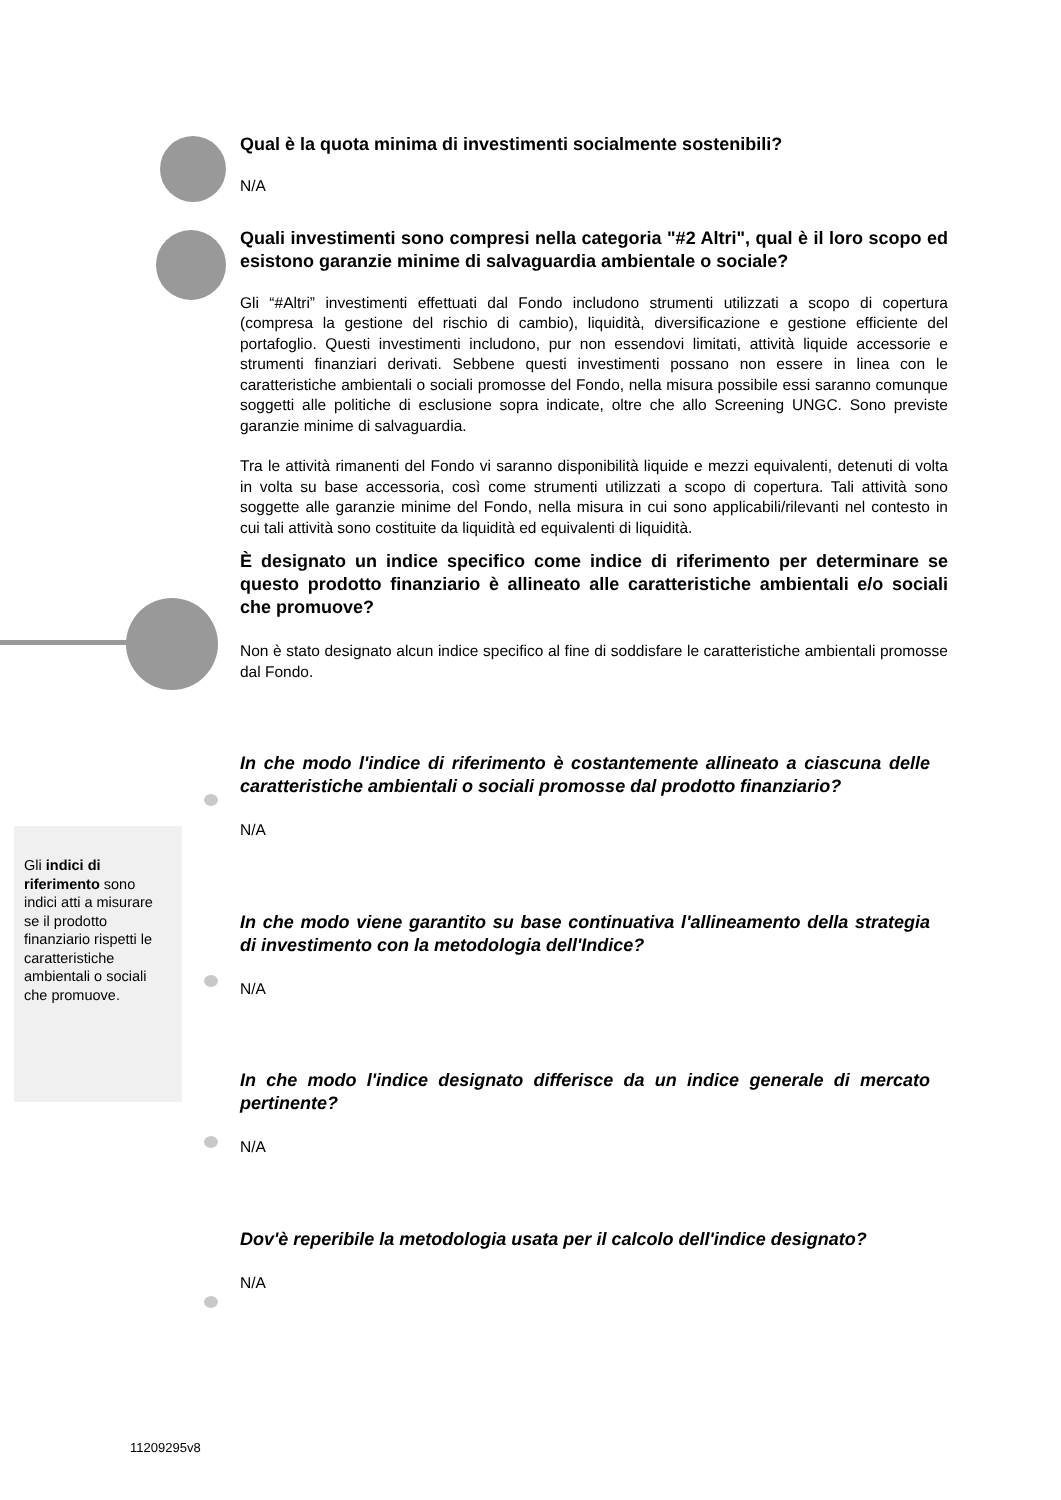Gli indici di riferimento sono indici atti a misurare se il prodotto finanziario rispetti le caratteristiche ambientali o sociali che promuove.
Qual è la quota minima di investimenti socialmente sostenibili?
N/A
Quali investimenti sono compresi nella categoria "#2 Altri", qual è il loro scopo ed esistono garanzie minime di salvaguardia ambientale o sociale?
Gli “#Altri” investimenti effettuati dal Fondo includono strumenti utilizzati a scopo di copertura (compresa la gestione del rischio di cambio), liquidità, diversificazione e gestione efficiente del portafoglio. Questi investimenti includono, pur non essendovi limitati, attività liquide accessorie e strumenti finanziari derivati. Sebbene questi investimenti possano non essere in linea con le caratteristiche ambientali o sociali promosse del Fondo, nella misura possibile essi saranno comunque soggetti alle politiche di esclusione sopra indicate, oltre che allo Screening UNGC. Sono previste garanzie minime di salvaguardia.
Tra le attività rimanenti del Fondo vi saranno disponibilità liquide e mezzi equivalenti, detenuti di volta in volta su base accessoria, così come strumenti utilizzati a scopo di copertura. Tali attività sono soggette alle garanzie minime del Fondo, nella misura in cui sono applicabili/rilevanti nel contesto in cui tali attività sono costituite da liquidità ed equivalenti di liquidità.
È designato un indice specifico come indice di riferimento per determinare se questo prodotto finanziario è allineato alle caratteristiche ambientali e/o sociali che promuove?
Non è stato designato alcun indice specifico al fine di soddisfare le caratteristiche ambientali promosse dal Fondo.
In che modo l'indice di riferimento è costantemente allineato a ciascuna delle caratteristiche ambientali o sociali promosse dal prodotto finanziario?
N/A
In che modo viene garantito su base continuativa l'allineamento della strategia di investimento con la metodologia dell'Indice?
N/A
In che modo l'indice designato differisce da un indice generale di mercato pertinente?
N/A
Dov'è reperibile la metodologia usata per il calcolo dell'indice designato?
N/A
11209295v8